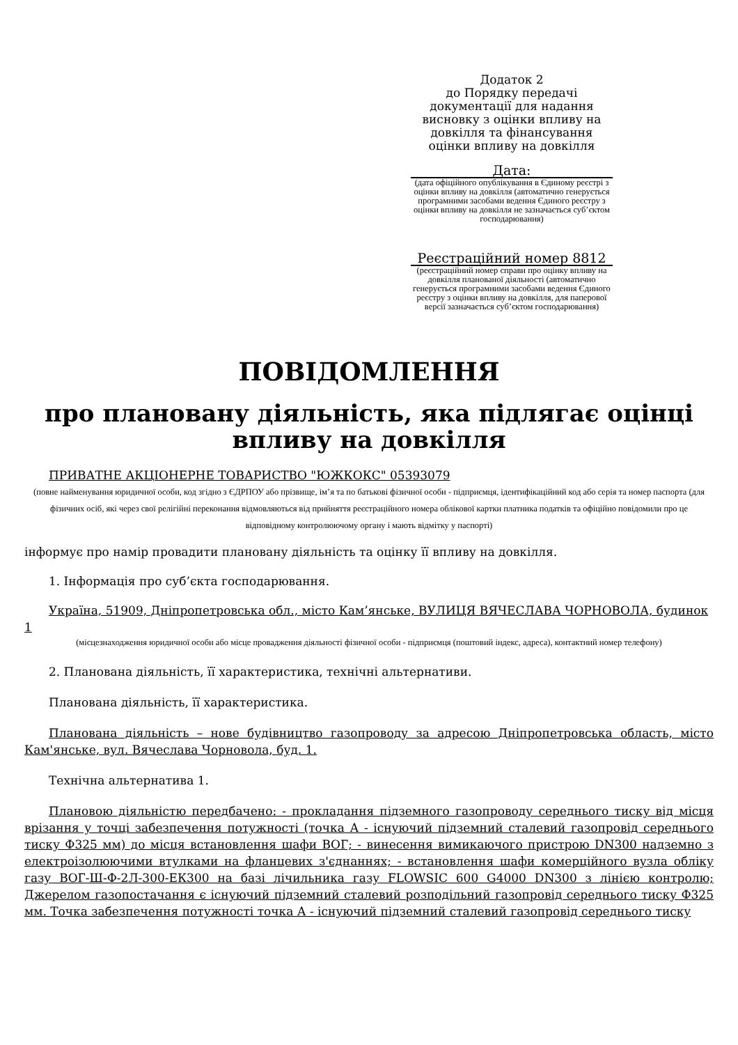Додаток 2
до Порядку передачі документації для надання висновку з оцінки впливу на довкілля та фінансування оцінки впливу на довкілля
Дата:
(дата офіційного опублікування в Єдиному реєстрі з оцінки впливу на довкілля (автоматично генерується програмними засобами ведення Єдиного реєстру з оцінки впливу на довкілля не зазначається суб’єктом господарювання)
Реєстраційний номер 8812
(реєстраційний номер справи про оцінку впливу на довкілля планованої діяльності (автоматично генерується програмними засобами ведення Єдиного реєстру з оцінки впливу на довкілля, для паперової версії зазначається суб’єктом господарювання)
ПОВІДОМЛЕННЯ
про плановану діяльність, яка підлягає оцінці впливу на довкілля
ПРИВАТНЕ АКЦІОНЕРНЕ ТОВАРИСТВО "ЮЖКОКС" 05393079
(повне найменування юридичної особи, код згідно з ЄДРПОУ або прізвище, ім’я та по батькові фізичної особи - підприємця, ідентифікаційний код або серія та номер паспорта (для фізичних осіб, які через свої релігійні переконання відмовляються від прийняття реєстраційного номера облікової картки платника податків та офіційно повідомили про це відповідному контролюючому органу і мають відмітку у паспорті)
інформує про намір провадити плановану діяльність та оцінку її впливу на довкілля.
1. Інформація про суб’єкта господарювання.
Україна, 51909, Дніпропетровська обл., місто Кам’янське, ВУЛИЦЯ ВЯЧЕСЛАВА ЧОРНОВОЛА, будинок 1
(місцезнаходження юридичної особи або місце провадження діяльності фізичної особи - підприємця (поштовий індекс, адреса), контактний номер телефону)
2. Планована діяльність, її характеристика, технічні альтернативи.
Планована діяльність, її характеристика.
Планована діяльність – нове будівництво газопроводу за адресою Дніпропетровська область, місто Кам'янське, вул. Вячеслава Чорновола, буд. 1.
Технічна альтернатива 1.
Плановою діяльністю передбачено: - прокладання підземного газопроводу середнього тиску від місця врізання у точці забезпечення потужності (точка А - існуючий підземний сталевий газопровід середнього тиску Ф325 мм) до місця встановлення шафи ВОГ; - винесення вимикаючого пристрою DN300 надземно з електроізолюючими втулками на фланцевих з'єднаннях; - встановлення шафи комерційного вузла обліку газу ВОГ-Ш-Ф-2Л-300-ЕК300 на базі лічильника газу FLOWSIC 600 G4000 DN300 з лінією контролю; Джерелом газопостачання є існуючий підземний сталевий розподільний газопровід середнього тиску Ф325 мм. Точка забезпечення потужності точка А - існуючий підземний сталевий газопровід середнього тиску